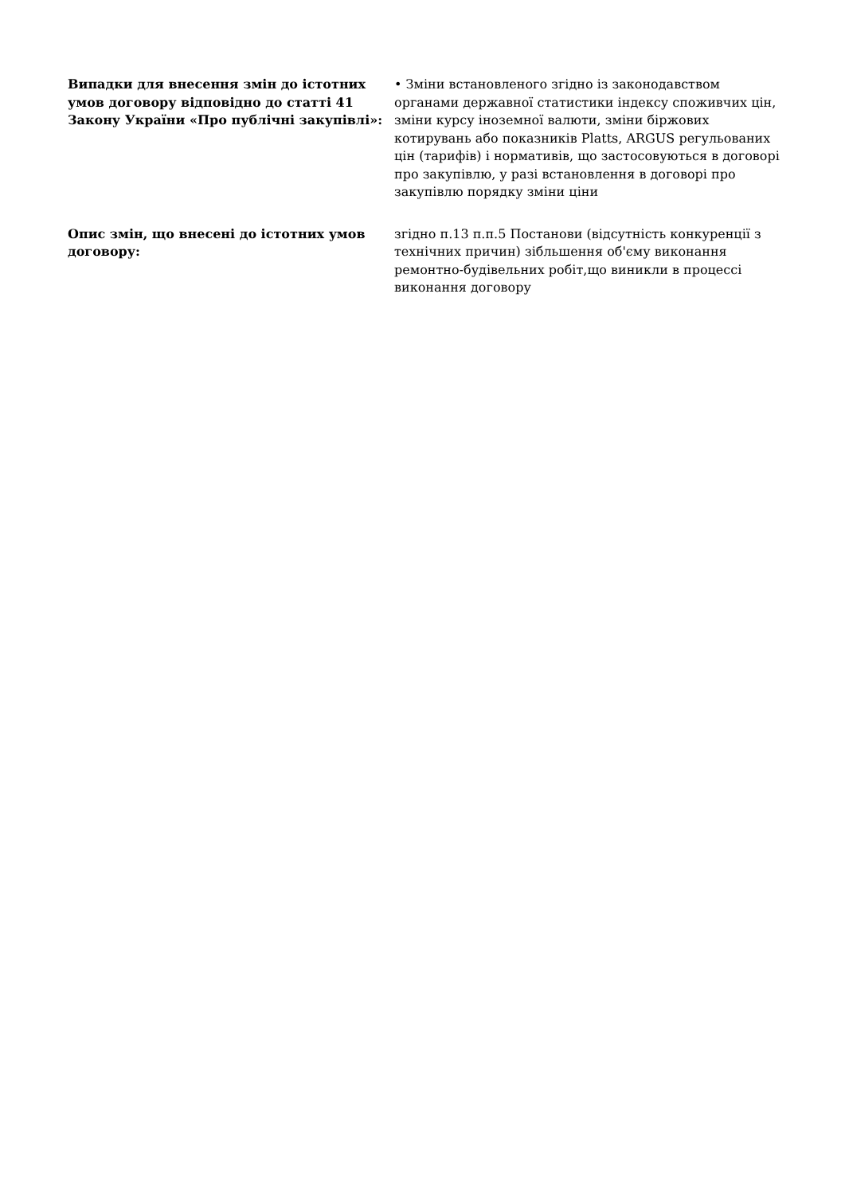| Випадки для внесення змін до істотних умов договору відповідно до статті 41 Закону України «Про публічні закупівлі»: | • Зміни встановленого згідно із законодавством органами державної статистики індексу споживчих цін, зміни курсу іноземної валюти, зміни біржових котирувань або показників Platts, ARGUS регульованих цін (тарифів) і нормативів, що застосовуються в договорі про закупівлю, у разі встановлення в договорі про закупівлю порядку зміни ціни |
| Опис змін, що внесені до істотних умов договору: | згідно п.13 п.п.5 Постанови (відсутність конкуренції з технічних причин) зібльшення об'єму виконання ремонтно-будівельних робіт,що виникли в процессі виконання договору |